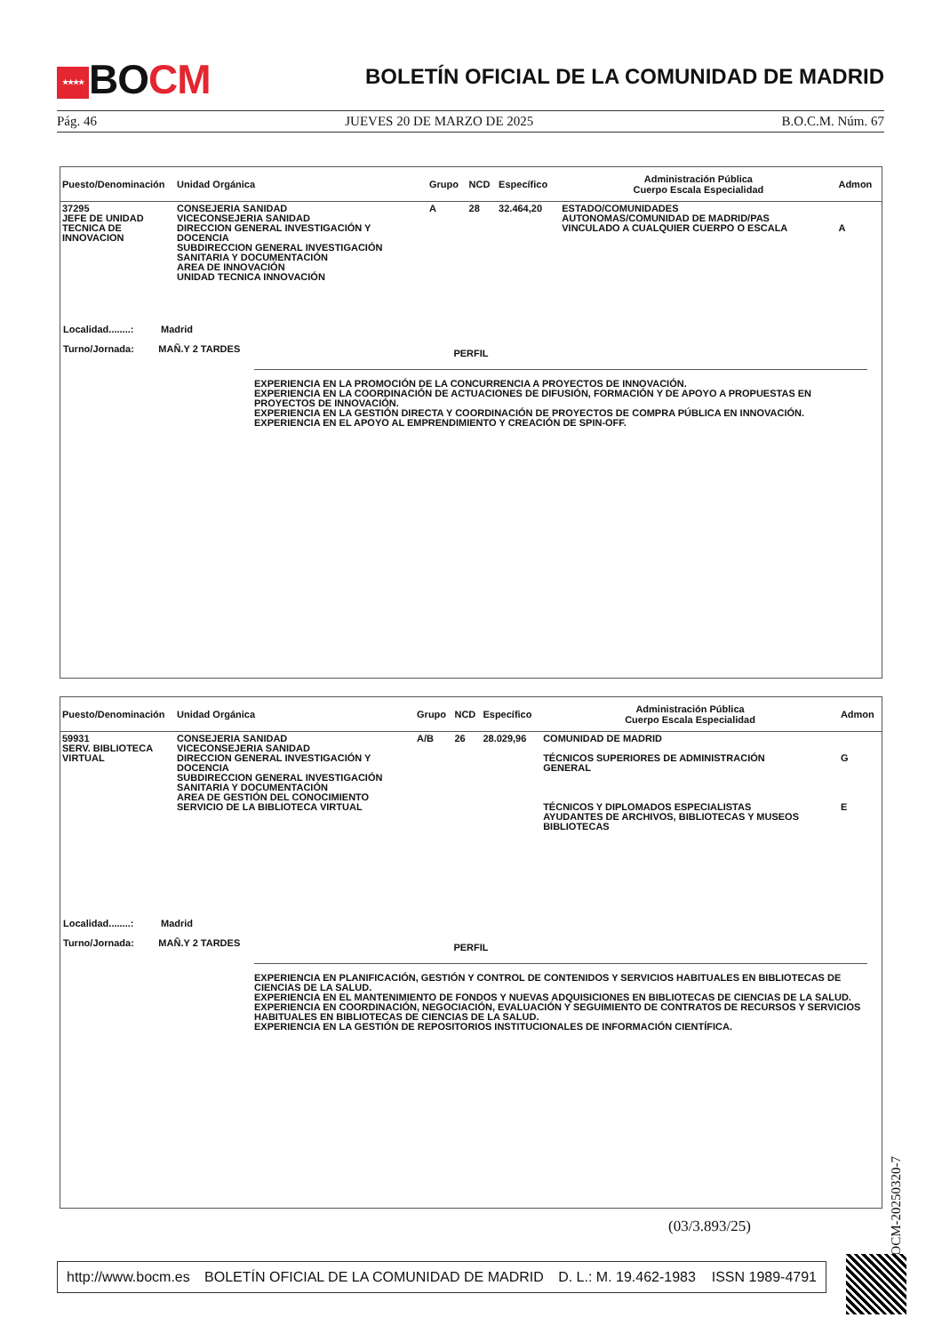★★★★ BOCM
BOLETÍN OFICIAL DE LA COMUNIDAD DE MADRID
Pág. 46 JUEVES 20 DE MARZO DE 2025 B.O.C.M. Núm. 67
| Puesto/Denominación | Unidad Orgánica | Grupo | NCD | Específico | Administración Pública Cuerpo Escala Especialidad | Admon |
| --- | --- | --- | --- | --- | --- | --- |
| 37295 JEFE DE UNIDAD TECNICA DE INNOVACION | CONSEJERIA SANIDAD VICECONSEJERIA SANIDAD DIRECCION GENERAL INVESTIGACIÓN Y DOCENCIA SUBDIRECCION GENERAL INVESTIGACIÓN SANITARIA Y DOCUMENTACIÓN AREA DE INNOVACIÓN UNIDAD TECNICA INNOVACIÓN | A | 28 | 32.464,20 | ESTADO/COMUNIDADES AUTONOMAS/COMUNIDAD DE MADRID/PAS VINCULADO A CUALQUIER CUERPO O ESCALA | A |
Localidad........: Madrid
Turno/Jornada: MAÑ.Y 2 TARDES
PERFIL
EXPERIENCIA EN LA PROMOCIÓN DE LA CONCURRENCIA A PROYECTOS DE INNOVACIÓN.
EXPERIENCIA EN LA COORDINACIÓN DE ACTUACIONES DE DIFUSIÓN, FORMACIÓN Y DE APOYO A PROPUESTAS EN PROYECTOS DE INNOVACIÓN.
EXPERIENCIA EN LA GESTIÓN DIRECTA Y COORDINACIÓN DE PROYECTOS DE COMPRA PÚBLICA EN INNOVACIÓN.
EXPERIENCIA EN EL APOYO AL EMPRENDIMIENTO Y CREACIÓN DE SPIN-OFF.
| Puesto/Denominación | Unidad Orgánica | Grupo | NCD | Específico | Administración Pública Cuerpo Escala Especialidad | Admon |
| --- | --- | --- | --- | --- | --- | --- |
| 59931 SERV. BIBLIOTECA VIRTUAL | CONSEJERIA SANIDAD VICECONSEJERIA SANIDAD DIRECCION GENERAL INVESTIGACIÓN Y DOCENCIA SUBDIRECCION GENERAL INVESTIGACIÓN SANITARIA Y DOCUMENTACIÓN AREA DE GESTIÓN DEL CONOCIMIENTO SERVICIO DE LA BIBLIOTECA VIRTUAL | A/B | 26 | 28.029,96 | COMUNIDAD DE MADRID TÉCNICOS SUPERIORES DE ADMINISTRACIÓN GENERAL TÉCNICOS Y DIPLOMADOS ESPECIALISTAS AYUDANTES DE ARCHIVOS, BIBLIOTECAS Y MUSEOS BIBLIOTECAS | G E |
Localidad........: Madrid
Turno/Jornada: MAÑ.Y 2 TARDES
PERFIL
EXPERIENCIA EN PLANIFICACIÓN, GESTIÓN Y CONTROL DE CONTENIDOS Y SERVICIOS HABITUALES EN BIBLIOTECAS DE CIENCIAS DE LA SALUD.
EXPERIENCIA EN EL MANTENIMIENTO DE FONDOS Y NUEVAS ADQUISICIONES EN BIBLIOTECAS DE CIENCIAS DE LA SALUD.
EXPERIENCIA EN COORDINACIÓN, NEGOCIACIÓN, EVALUACIÓN Y SEGUIMIENTO DE CONTRATOS DE RECURSOS Y SERVICIOS HABITUALES EN BIBLIOTECAS DE CIENCIAS DE LA SALUD.
EXPERIENCIA EN LA GESTIÓN DE REPOSITORIOS INSTITUCIONALES DE INFORMACIÓN CIENTÍFICA.
(03/3.893/25)
BOCM-20250320-7
http://www.bocm.es BOLETÍN OFICIAL DE LA COMUNIDAD DE MADRID D. L.: M. 19.462-1983 ISSN 1989-4791